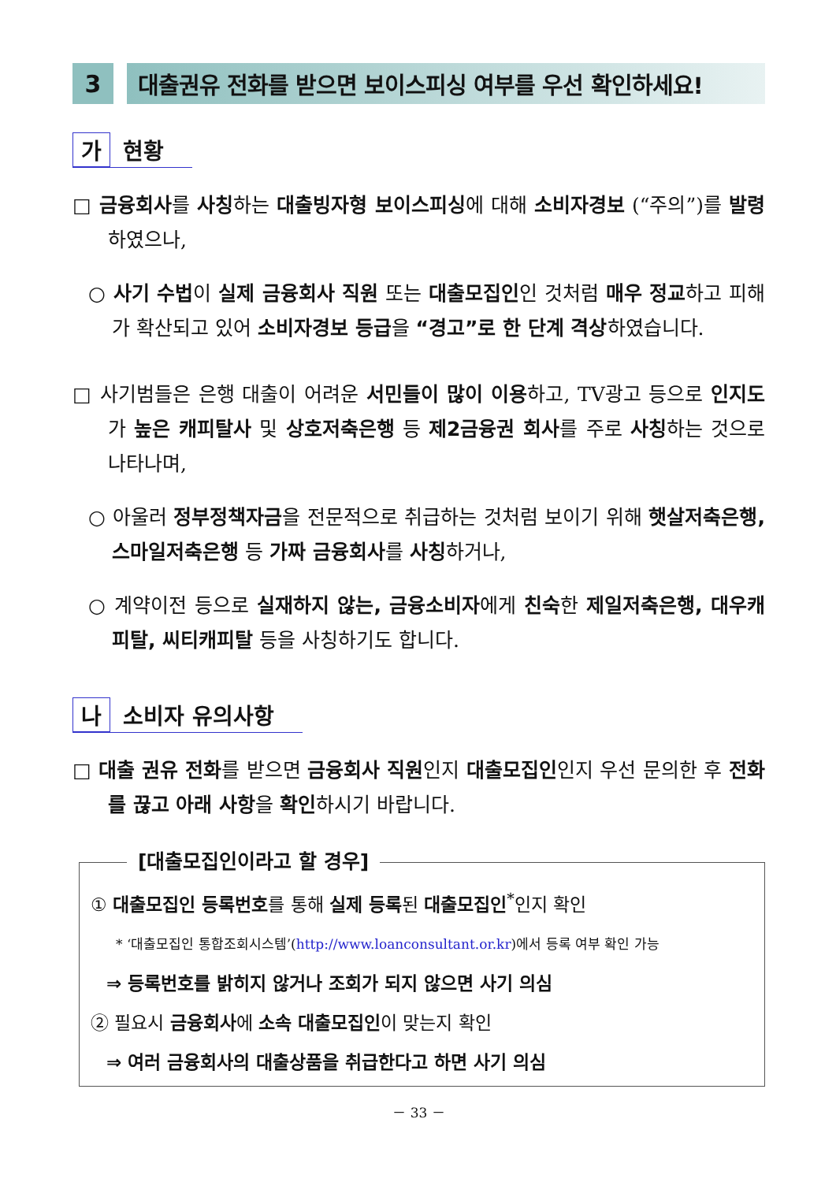3
대출권유 전화를 받으면 보이스피싱 여부를 우선 확인하세요!
가
현황
□ 금융회사를 사칭하는 대출빙자형 보이스피싱에 대해 소비자경보 (“주의”)를 발령하였으나,
○ 사기 수법이 실제 금융회사 직원 또는 대출모집인인 것처럼 매우 정교하고 피해가 확산되고 있어 소비자경보 등급을 “경고”로 한 단계 격상하였습니다.
□ 사기범들은 은행 대출이 어려운 서민들이 많이 이용하고, TV광고 등으로 인지도가 높은 캐피탈사 및 상호저축은행 등 제2금융권 회사를 주로 사칭하는 것으로 나타나며,
○ 아울러 정부정책자금을 전문적으로 취급하는 것처럼 보이기 위해 햇살저축은행, 스마일저축은행 등 가짜 금융회사를 사칭하거나,
○ 계약이전 등으로 실재하지 않는, 금융소비자에게 친숙한 제일저축은행, 대우캐피탈, 씨티캐피탈 등을 사칭하기도 합니다.
나
소비자 유의사항
□ 대출 권유 전화를 받으면 금융회사 직원인지 대출모집인인지 우선 문의한 후 전화를 끊고 아래 사항을 확인하시기 바랍니다.
[대출모집인이라고 할 경우]
① 대출모집인 등록번호를 통해 실제 등록된 대출모집인<sup>*</sup>인지 확인
* ‘대출모집인 통합조회시스템’(http://www.loanconsultant.or.kr)에서 등록 여부 확인 가능
⇒ 등록번호를 밝히지 않거나 조회가 되지 않으면 사기 의심
② 필요시 금융회사에 소속 대출모집인이 맞는지 확인
⇒ 여러 금융회사의 대출상품을 취급한다고 하면 사기 의심
－ 33 －